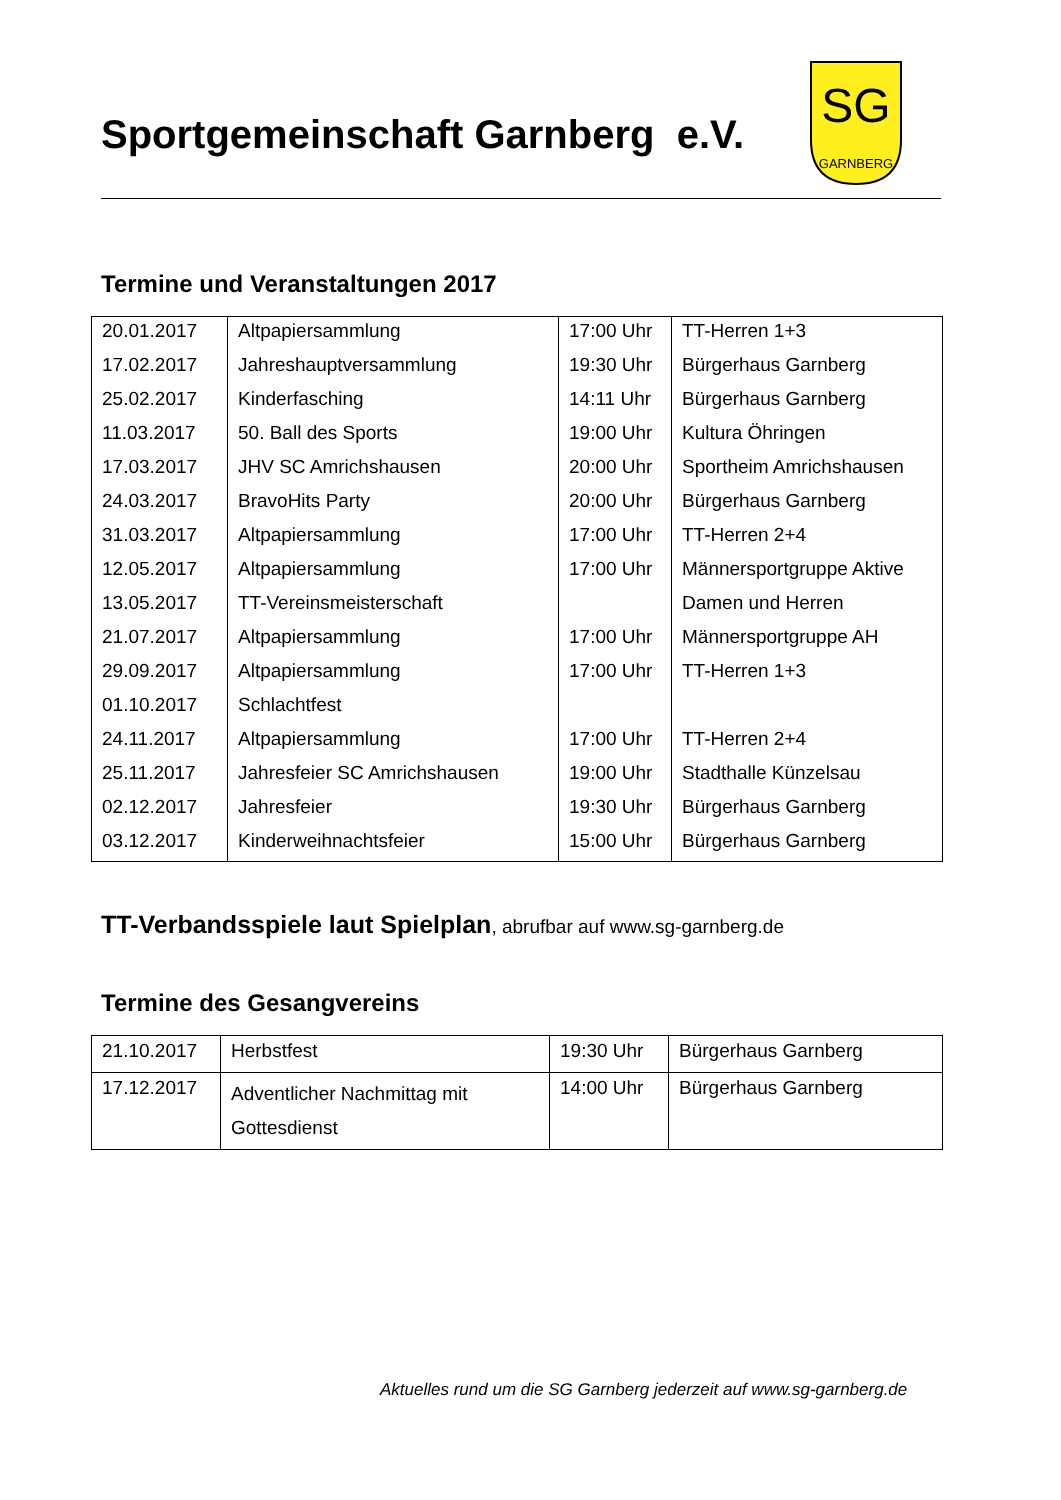Sportgemeinschaft Garnberg e.V.
SG
GARNBERG
Termine und Veranstaltungen 2017
| 20.01.2017 | Altpapiersammlung | 17:00 Uhr | TT-Herren 1+3 |
| 17.02.2017 | Jahreshauptversammlung | 19:30 Uhr | Bürgerhaus Garnberg |
| 25.02.2017 | Kinderfasching | 14:11 Uhr | Bürgerhaus Garnberg |
| 11.03.2017 | 50. Ball des Sports | 19:00 Uhr | Kultura Öhringen |
| 17.03.2017 | JHV SC Amrichshausen | 20:00 Uhr | Sportheim Amrichshausen |
| 24.03.2017 | BravoHits Party | 20:00 Uhr | Bürgerhaus Garnberg |
| 31.03.2017 | Altpapiersammlung | 17:00 Uhr | TT-Herren 2+4 |
| 12.05.2017 | Altpapiersammlung | 17:00 Uhr | Männersportgruppe Aktive |
| 13.05.2017 | TT-Vereinsmeisterschaft | | Damen und Herren |
| 21.07.2017 | Altpapiersammlung | 17:00 Uhr | Männersportgruppe AH |
| 29.09.2017 | Altpapiersammlung | 17:00 Uhr | TT-Herren 1+3 |
| 01.10.2017 | Schlachtfest | | |
| 24.11.2017 | Altpapiersammlung | 17:00 Uhr | TT-Herren 2+4 |
| 25.11.2017 | Jahresfeier SC Amrichshausen | 19:00 Uhr | Stadthalle Künzelsau |
| 02.12.2017 | Jahresfeier | 19:30 Uhr | Bürgerhaus Garnberg |
| 03.12.2017 | Kinderweihnachtsfeier | 15:00 Uhr | Bürgerhaus Garnberg |
TT-Verbandsspiele laut Spielplan, abrufbar auf www.sg-garnberg.de
Termine des Gesangvereins
| 21.10.2017 | Herbstfest | 19:30 Uhr | Bürgerhaus Garnberg |
| 17.12.2017 | Adventlicher Nachmittag mit Gottesdienst | 14:00 Uhr | Bürgerhaus Garnberg |
Aktuelles rund um die SG Garnberg jederzeit auf www.sg-garnberg.de